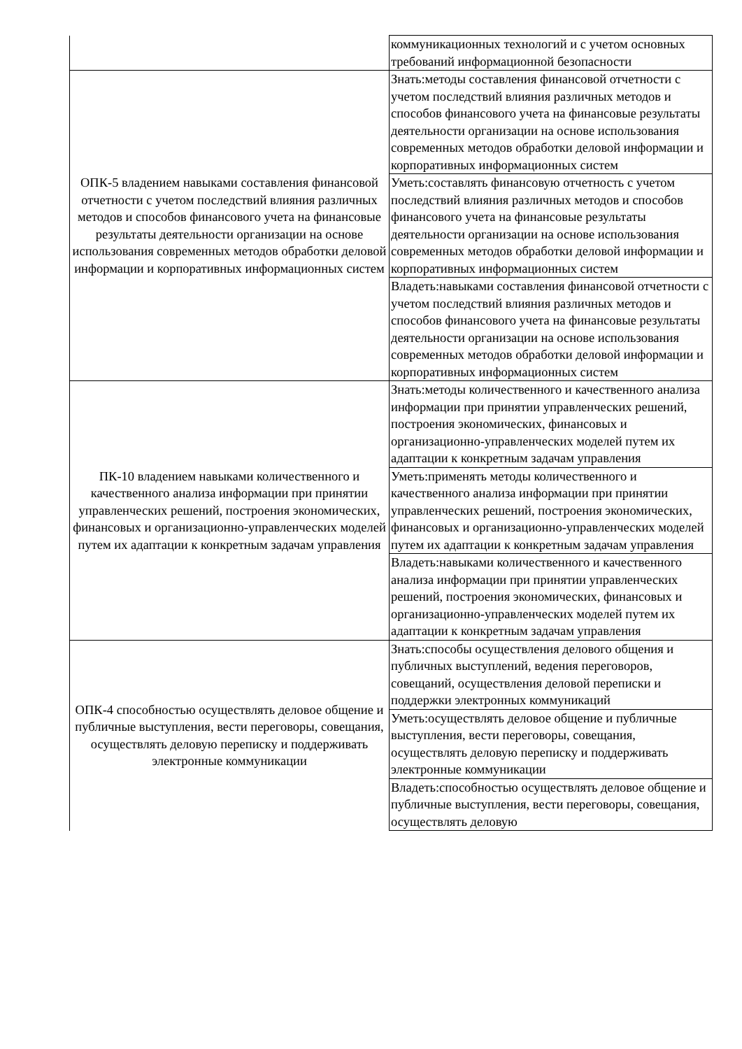| | коммуникационных технологий и с учетом основных требований информационной безопасности |
| ОПК-5 владением навыками составления финансовой отчетности с учетом последствий влияния различных методов и способов финансового учета на финансовые результаты деятельности организации на основе использования современных методов обработки деловой информации и корпоративных информационных систем | Знать:методы составления финансовой отчетности с учетом последствий влияния различных методов и способов финансового учета на финансовые результаты деятельности организации на основе использования современных методов обработки деловой информации и корпоративных информационных систем |
| | Уметь:составлять финансовую отчетность с учетом последствий влияния различных методов и способов финансового учета на финансовые результаты деятельности организации на основе использования современных методов обработки деловой информации и корпоративных информационных систем |
| | Владеть:навыками составления финансовой отчетности с учетом последствий влияния различных методов и способов финансового учета на финансовые результаты деятельности организации на основе использования современных методов обработки деловой информации и корпоративных информационных систем |
| ПК-10 владением навыками количественного и качественного анализа информации при принятии управленческих решений, построения экономических, финансовых и организационно-управленческих моделей путем их адаптации к конкретным задачам управления | Знать:методы количественного и качественного анализа информации при принятии управленческих решений, построения экономических, финансовых и организационно-управленческих моделей путем их адаптации к конкретным задачам управления |
| | Уметь:применять методы количественного и качественного анализа информации при принятии управленческих решений, построения экономических, финансовых и организационно-управленческих моделей путем их адаптации к конкретным задачам управления |
| | Владеть:навыками количественного и качественного анализа информации при принятии управленческих решений, построения экономических, финансовых и организационно-управленческих моделей путем их адаптации к конкретным задачам управления |
| ОПК-4 способностью осуществлять деловое общение и публичные выступления, вести переговоры, совещания, осуществлять деловую переписку и поддерживать электронные коммуникации | Знать:способы осуществления делового общения и публичных выступлений, ведения переговоров, совещаний, осуществления деловой переписки и поддержки электронных коммуникаций |
| | Уметь:осуществлять деловое общение и публичные выступления, вести переговоры, совещания, осуществлять деловую переписку и поддерживать электронные коммуникации |
| | Владеть:способностью осуществлять деловое общение и публичные выступления, вести переговоры, совещания, осуществлять деловую |